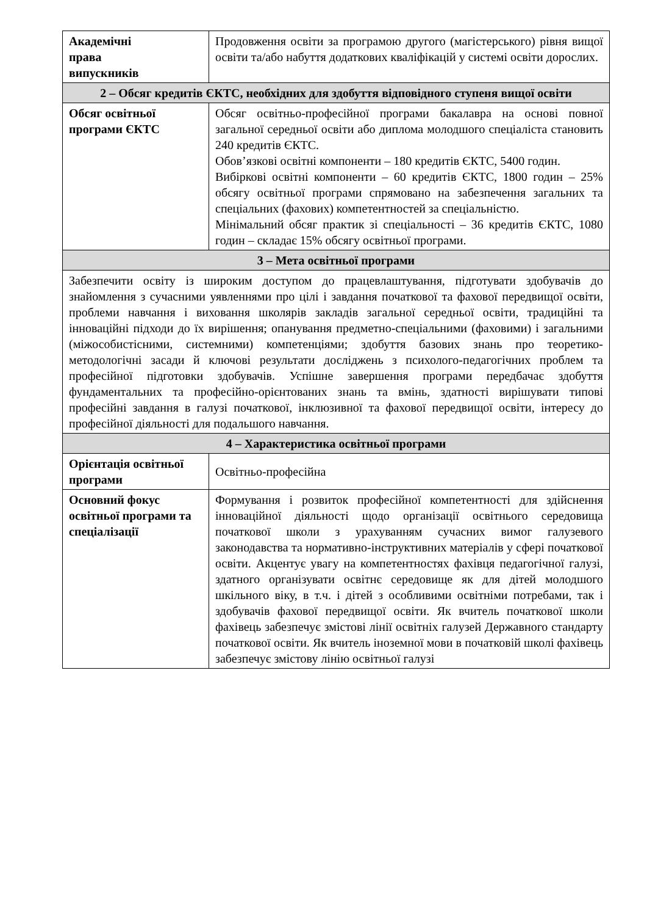| Академічні права випускників | Продовження освіти за програмою другого (магістерського) рівня вищої освіти та/або набуття додаткових кваліфікацій у системі освіти дорослих. |
| 2 – Обсяг кредитів ЄКТС, необхідних для здобуття відповідного ступеня вищої освіти | |
| Обсяг освітньої програми ЄКТС | Обсяг освітньо-професійної програми бакалавра на основі повної загальної середньої освіти або диплома молодшого спеціаліста становить 240 кредитів ЄКТС. Обов’язкові освітні компоненти – 180 кредитів ЄКТС, 5400 годин. Вибіркові освітні компоненти – 60 кредитів ЄКТС, 1800 годин – 25% обсягу освітньої програми спрямовано на забезпечення загальних та спеціальних (фахових) компетентностей за спеціальністю. Мінімальний обсяг практик зі спеціальності – 36 кредитів ЄКТС, 1080 годин – складає 15% обсягу освітньої програми. |
| 3 – Мета освітньої програми | |
| Забезпечити освіту із широким доступом до працевлаштування, підготувати здобувачів до знайомлення з сучасними уявленнями про цілі і завдання початкової та фахової передвищої освіти, проблеми навчання і виховання школярів закладів загальної середньої освіти, традиційні та інноваційні підходи до їх вирішення; опанування предметно-спеціальними (фаховими) і загальними (міжособистісними, системними) компетенціями; здобуття базових знань про теоретико-методологічні засади й ключові результати досліджень з психолого-педагогічних проблем та професійної підготовки здобувачів. Успішне завершення програми передбачає здобуття фундаментальних та професійно-орієнтованих знань та вмінь, здатності вирішувати типові професійні завдання в галузі початкової, інклюзивної та фахової передвищої освіти, інтересу до професійної діяльності для подальшого навчання. | |
| 4 – Характеристика освітньої програми | |
| Орієнтація освітньої програми | Освітньо-професійна |
| Основний фокус освітньої програми та спеціалізації | Формування і розвиток професійної компетентності для здійснення інноваційної діяльності щодо організації освітнього середовища початкової школи з урахуванням сучасних вимог галузевого законодавства та нормативно-інструктивних матеріалів у сфері початкової освіти. Акцентує увагу на компетентностях фахівця педагогічної галузі, здатного організувати освітнє середовище як для дітей молодшого шкільного віку, в т.ч. і дітей з особливими освітніми потребами, так і здобувачів фахової передвищої освіти. Як вчитель початкової школи фахівець забезпечує змістові лінії освітніх галузей Державного стандарту початкової освіти. Як вчитель іноземної мови в початковій школі фахівець забезпечує змістову лінію освітньої галузі |